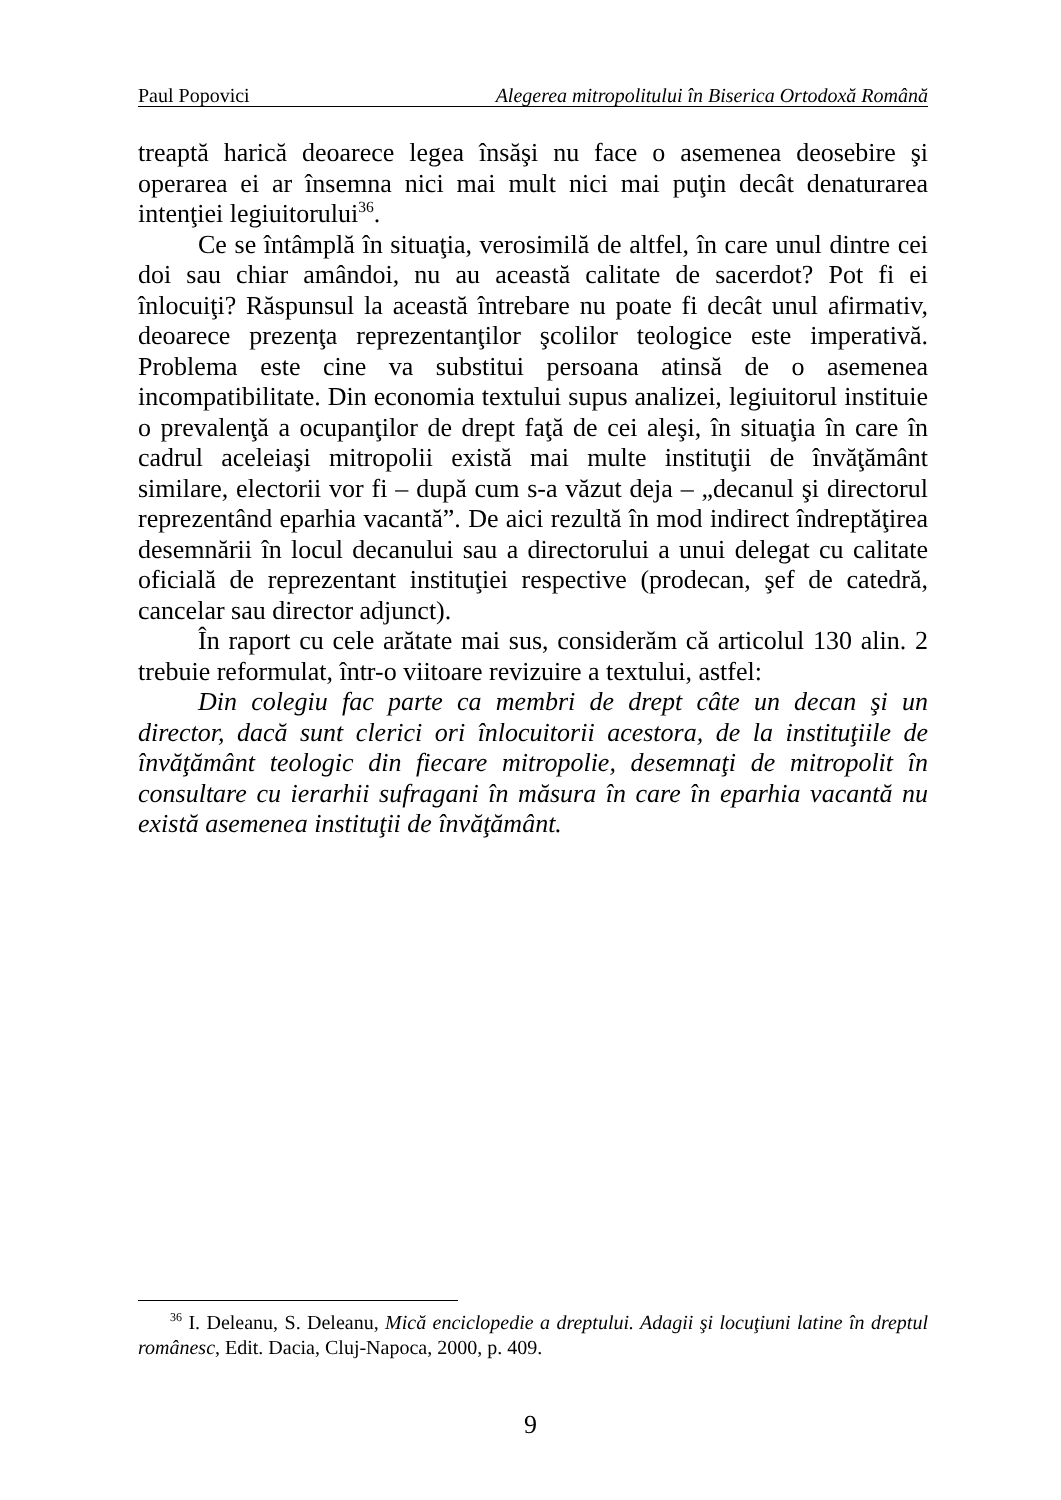Paul Popovici Alegerea mitropolitului în Biserica Ortodoxă Română
treaptă harică deoarece legea însăşi nu face o asemenea deosebire şi operarea ei ar însemna nici mai mult nici mai puţin decât denaturarea intenţiei legiuitorului<sup>36</sup>.
Ce se întâmplă în situaţia, verosimilă de altfel, în care unul dintre cei doi sau chiar amândoi, nu au această calitate de sacerdot? Pot fi ei înlocuiţi? Răspunsul la această întrebare nu poate fi decât unul afirmativ, deoarece prezenţa reprezentanţilor şcolilor teologice este imperativă. Problema este cine va substitui persoana atinsă de o asemenea incompatibilitate. Din economia textului supus analizei, legiuitorul instituie o prevalenţă a ocupanţilor de drept faţă de cei aleşi, în situaţia în care în cadrul aceleiaşi mitropolii există mai multe instituţii de învăţământ similare, electorii vor fi – după cum s-a văzut deja – „decanul şi directorul reprezentând eparhia vacantă”. De aici rezultă în mod indirect îndreptăţirea desemnării în locul decanului sau a directorului a unui delegat cu calitate oficială de reprezentant instituţiei respective (prodecan, şef de catedră, cancelar sau director adjunct).
În raport cu cele arătate mai sus, considerăm că articolul 130 alin. 2 trebuie reformulat, într-o viitoare revizuire a textului, astfel:
Din colegiu fac parte ca membri de drept câte un decan şi un director, dacă sunt clerici ori înlocuitorii acestora, de la instituţiile de învăţământ teologic din fiecare mitropolie, desemnaţi de mitropolit în consultare cu ierarhii sufragani în măsura în care în eparhia vacantă nu există asemenea instituţii de învăţământ.
<sup>36</sup> I. Deleanu, S. Deleanu, Mică enciclopedie a dreptului. Adagii şi locuţiuni latine în dreptul românesc, Edit. Dacia, Cluj-Napoca, 2000, p. 409.
9